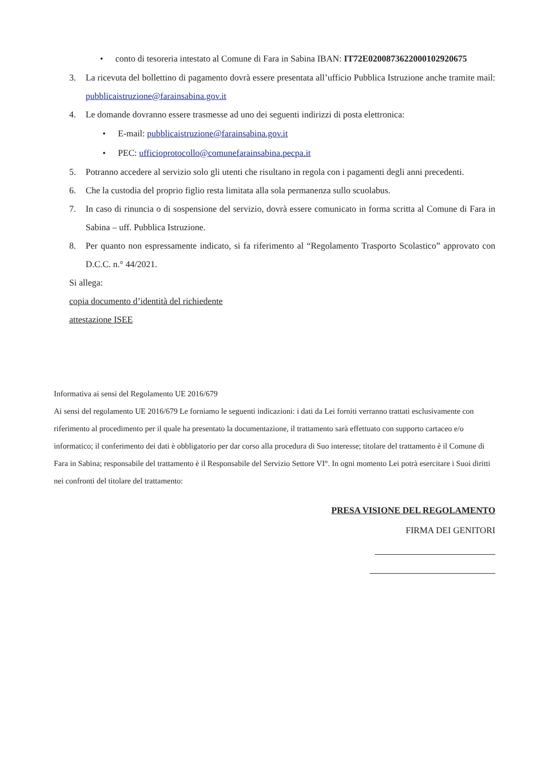• conto di tesoreria intestato al Comune di Fara in Sabina IBAN: IT72E0200873622000102920675
3. La ricevuta del bollettino di pagamento dovrà essere presentata all’ufficio Pubblica Istruzione anche tramite mail: pubblicaistruzione@farainsabina.gov.it
4. Le domande dovranno essere trasmesse ad uno dei seguenti indirizzi di posta elettronica:
• E-mail: pubblicaistruzione@farainsabina.gov.it
• PEC: ufficioprotocollo@comunefarainsabina.pecpa.it
5. Potranno accedere al servizio solo gli utenti che risultano in regola con i pagamenti degli anni precedenti.
6. Che la custodia del proprio figlio resta limitata alla sola permanenza sullo scuolabus.
7. In caso di rinuncia o di sospensione del servizio, dovrà essere comunicato in forma scritta al Comune di Fara in Sabina – uff. Pubblica Istruzione.
8. Per quanto non espressamente indicato, si fa riferimento al “Regolamento Trasporto Scolastico” approvato con D.C.C. n.° 44/2021.
Si allega:
copia documento d’identità del richiedente
attestazione ISEE
Informativa ai sensi del Regolamento UE 2016/679
Ai sensi del regolamento UE 2016/679 Le forniamo le seguenti indicazioni: i dati da Lei forniti verranno trattati esclusivamente con riferimento al procedimento per il quale ha presentato la documentazione, il trattamento sarà effettuato con supporto cartaceo e/o informatico; il conferimento dei dati è obbligatorio per dar corso alla procedura di Suo interesse; titolare del trattamento è il Comune di Fara in Sabina; responsabile del trattamento è il Responsabile del Servizio Settore VI°. In ogni momento Lei potrà esercitare i Suoi diritti nei confronti del titolare del trattamento:
PRESA VISIONE DEL REGOLAMENTO
FIRMA DEI GENITORI